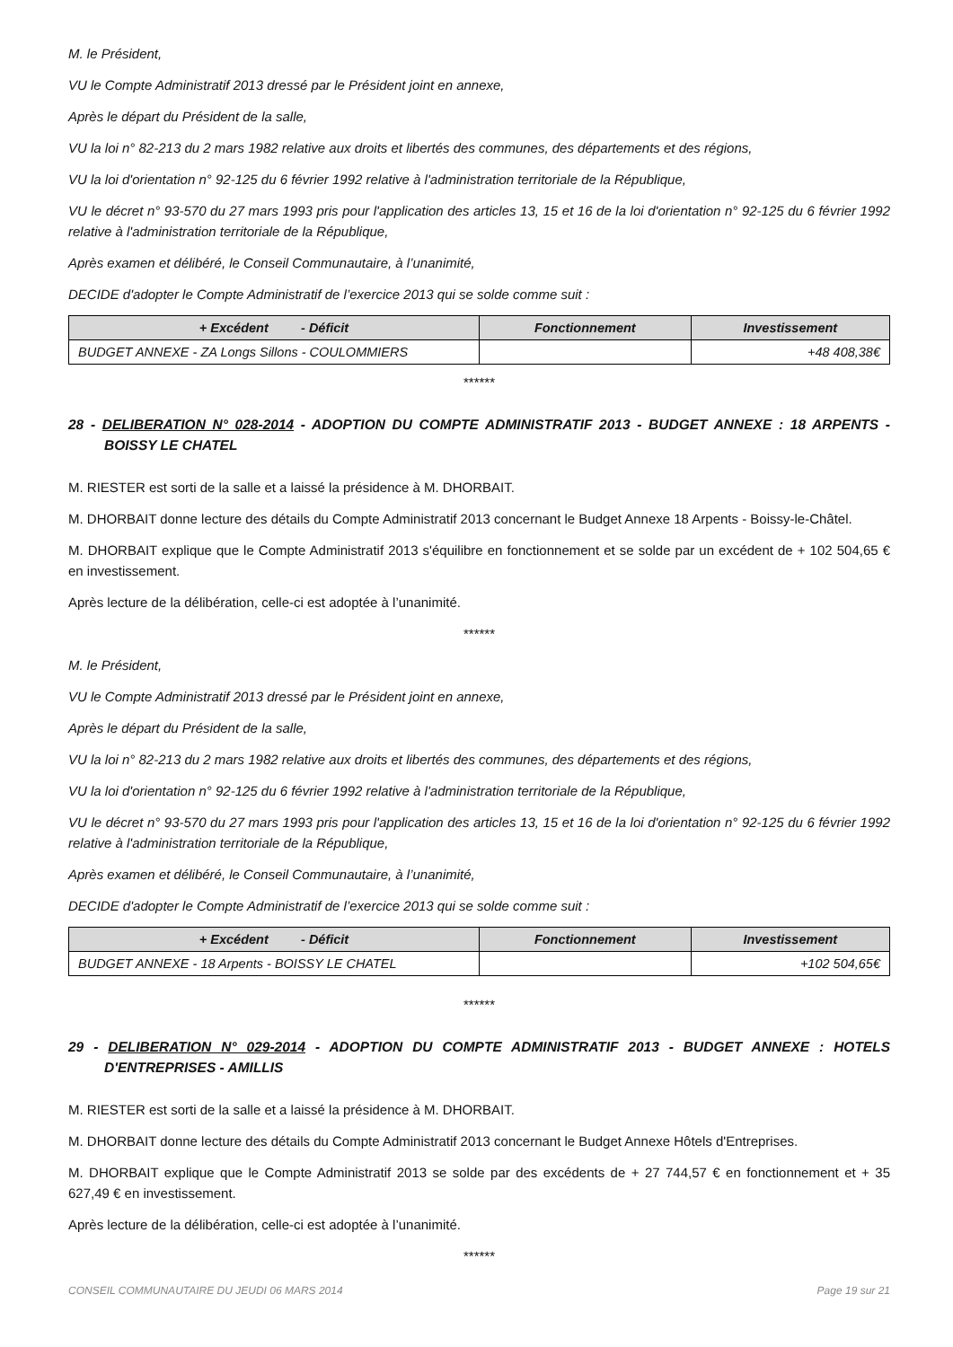M. le Président,
VU le Compte Administratif 2013 dressé par le Président joint en annexe,
Après le départ du Président de la salle,
VU la loi n° 82-213 du 2 mars 1982 relative aux droits et libertés des communes, des départements et des régions,
VU la loi d'orientation n° 92-125 du 6 février 1992 relative à l'administration territoriale de la République,
VU le décret n° 93-570 du 27 mars 1993 pris pour l'application des articles 13, 15 et 16 de la loi d'orientation n° 92-125 du 6 février 1992 relative à l'administration territoriale de la République,
Après examen et délibéré, le Conseil Communautaire, à l’unanimité,
DECIDE d'adopter le Compte Administratif de l’exercice 2013 qui se solde comme suit :
| + Excédent - Déficit | Fonctionnement | Investissement |
| --- | --- | --- |
| BUDGET ANNEXE - ZA Longs Sillons - COULOMMIERS | | +48 408,38€ |
******
28 - DELIBERATION N° 028-2014 - ADOPTION DU COMPTE ADMINISTRATIF 2013 - BUDGET ANNEXE : 18 ARPENTS - BOISSY LE CHATEL
M. RIESTER est sorti de la salle et a laissé la présidence à M. DHORBAIT.
M. DHORBAIT donne lecture des détails du Compte Administratif 2013 concernant le Budget Annexe 18 Arpents - Boissy-le-Châtel.
M. DHORBAIT explique que le Compte Administratif 2013 s'équilibre en fonctionnement et se solde par un excédent de + 102 504,65 € en investissement.
Après lecture de la délibération, celle-ci est adoptée à l’unanimité.
******
M. le Président,
VU le Compte Administratif 2013 dressé par le Président joint en annexe,
Après le départ du Président de la salle,
VU la loi n° 82-213 du 2 mars 1982 relative aux droits et libertés des communes, des départements et des régions,
VU la loi d'orientation n° 92-125 du 6 février 1992 relative à l'administration territoriale de la République,
VU le décret n° 93-570 du 27 mars 1993 pris pour l'application des articles 13, 15 et 16 de la loi d'orientation n° 92-125 du 6 février 1992 relative à l'administration territoriale de la République,
Après examen et délibéré, le Conseil Communautaire, à l’unanimité,
DECIDE d'adopter le Compte Administratif de l’exercice 2013 qui se solde comme suit :
| + Excédent - Déficit | Fonctionnement | Investissement |
| --- | --- | --- |
| BUDGET ANNEXE - 18 Arpents - BOISSY LE CHATEL | | +102 504,65€ |
******
29 - DELIBERATION N° 029-2014 - ADOPTION DU COMPTE ADMINISTRATIF 2013 - BUDGET ANNEXE : HOTELS D'ENTREPRISES - AMILLIS
M. RIESTER est sorti de la salle et a laissé la présidence à M. DHORBAIT.
M. DHORBAIT donne lecture des détails du Compte Administratif 2013 concernant le Budget Annexe Hôtels d'Entreprises.
M. DHORBAIT explique que le Compte Administratif 2013 se solde par des excédents de + 27 744,57 € en fonctionnement et + 35 627,49 € en investissement.
Après lecture de la délibération, celle-ci est adoptée à l’unanimité.
******
CONSEIL COMMUNAUTAIRE DU JEUDI 06 MARS 2014 Page 19 sur 21